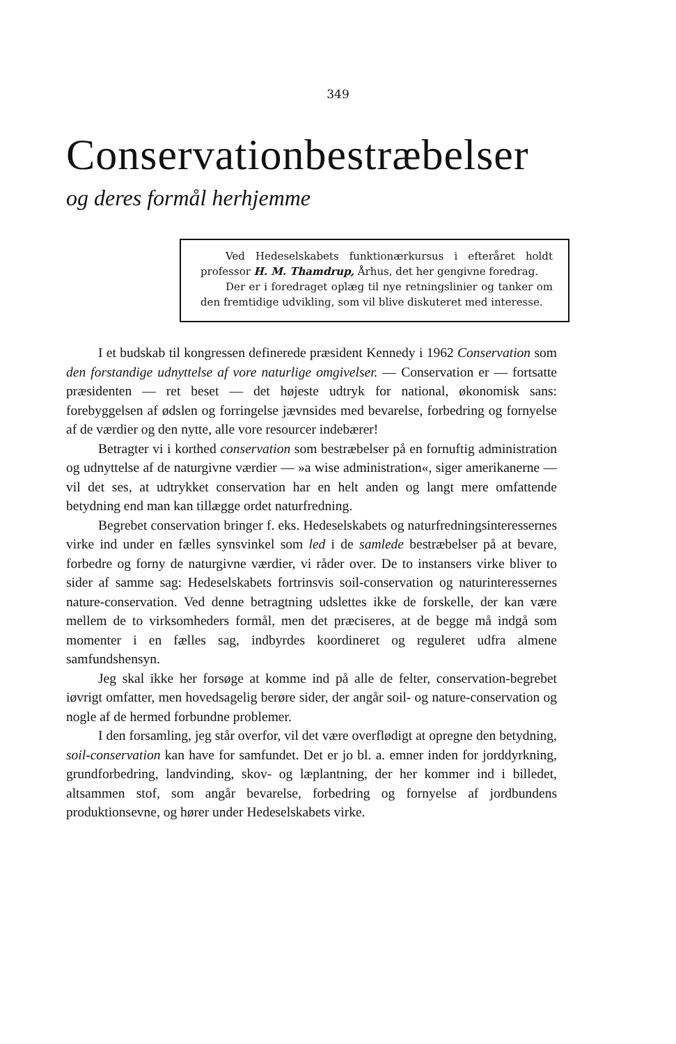349
Conservationbestræbelser
og deres formål herhjemme
Ved Hedeselskabets funktionærkursus i efteråret holdt professor H. M. Thamdrup, Århus, det her gengivne foredrag.
Der er i foredraget oplæg til nye retningslinier og tanker om den fremtidige udvikling, som vil blive diskuteret med interesse.
I et budskab til kongressen definerede præsident Kennedy i 1962 Conservation som den forstandige udnyttelse af vore naturlige omgivelser. — Conservation er — fortsatte præsidenten — ret beset — det højeste udtryk for national, økonomisk sans: forebyggelsen af ødslen og forringelse jævnsides med bevarelse, forbedring og fornyelse af de værdier og den nytte, alle vore resourcer indebærer!
Betragter vi i korthed conservation som bestræbelser på en fornuftig administration og udnyttelse af de naturgivne værdier — »a wise administration«, siger amerikanerne — vil det ses, at udtrykket conservation har en helt anden og langt mere omfattende betydning end man kan tillægge ordet naturfredning.
Begrebet conservation bringer f. eks. Hedeselskabets og naturfredningsinteressernes virke ind under en fælles synsvinkel som led i de samlede bestræbelser på at bevare, forbedre og forny de naturgivne værdier, vi råder over. De to instansers virke bliver to sider af samme sag: Hedeselskabets fortrinsvis soil-conservation og naturinteressernes nature-conservation. Ved denne betragtning udslettes ikke de forskelle, der kan være mellem de to virksomheders formål, men det præciseres, at de begge må indgå som momenter i en fælles sag, indbyrdes koordineret og reguleret udfra almene samfundshensyn.
Jeg skal ikke her forsøge at komme ind på alle de felter, conservation-begrebet iøvrigt omfatter, men hovedsagelig berøre sider, der angår soil- og nature-conservation og nogle af de hermed forbundne problemer.
I den forsamling, jeg står overfor, vil det være overflødigt at opregne den betydning, soil-conservation kan have for samfundet. Det er jo bl. a. emner inden for jorddyrkning, grundforbedring, landvinding, skov- og læplantning, der her kommer ind i billedet, altsammen stof, som angår bevarelse, forbedring og fornyelse af jordbundens produktionsevne, og hører under Hedeselskabets virke.